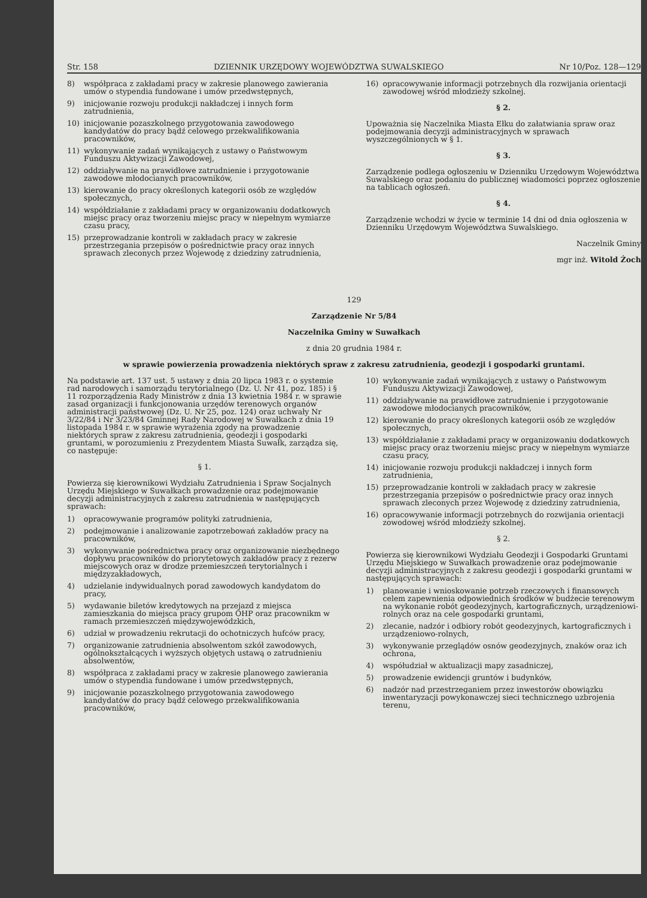Str. 158 DZIENNIK URZĘDOWY WOJEWÓDZTWA SUWALSKIEGO Nr 10/Poz. 128—129
8) współpraca z zakładami pracy w zakresie planowego zawierania umów o stypendia fundowane i umów przedwstępnych,
9) inicjowanie rozwoju produkcji nakładczej i innych form zatrudnienia,
10) inicjowanie pozaszkolnego przygotowania zawodowego kandydatów do pracy bądź celowego przekwalifikowania pracowników,
11) wykonywanie zadań wynikających z ustawy o Państwowym Funduszu Aktywizacji Zawodowej,
12) oddziaływanie na prawidłowe zatrudnienie i przygotowanie zawodowe młodocianych pracowników,
13) kierowanie do pracy określonych kategorii osób ze względów społecznych,
14) współdziałanie z zakładami pracy w organizowaniu dodatkowych miejsc pracy oraz tworzeniu miejsc pracy w niepełnym wymiarze czasu pracy,
15) przeprowadzanie kontroli w zakładach pracy w zakresie przestrzegania przepisów o pośrednictwie pracy oraz innych sprawach zleconych przez Wojewodę z dziedziny zatrudnienia,
16) opracowywanie informacji potrzebnych dla rozwijania orientacji zawodowej wśród młodzieży szkolnej.
§ 2.
Upoważnia się Naczelnika Miasta Ełku do załatwiania spraw oraz podejmowania decyzji administracyjnych w sprawach wyszczególnionych w § 1.
§ 3.
Zarządzenie podlega ogłoszeniu w Dzienniku Urzędowym Województwa Suwalskiego oraz podaniu do publicznej wiadomości poprzez ogłoszenie na tablicach ogłoszeń.
§ 4.
Zarządzenie wchodzi w życie w terminie 14 dni od dnia ogłoszenia w Dzienniku Urzędowym Województwa Suwalskiego.
Naczelnik Gminy
mgr inż. Witold Żoch
129
Zarządzenie Nr 5/84
Naczelnika Gminy w Suwałkach
z dnia 20 grudnia 1984 r.
w sprawie powierzenia prowadzenia niektórych spraw z zakresu zatrudnienia, geodezji i gospodarki gruntami.
Na podstawie art. 137 ust. 5 ustawy z dnia 20 lipca 1983 r. o systemie rad narodowych i samorządu terytorialnego (Dz. U. Nr 41, poz. 185) i § 11 rozporządzenia Rady Ministrów z dnia 13 kwietnia 1984 r. w sprawie zasad organizacji i funkcjonowania urzędów terenowych organów administracji państwowej (Dz. U. Nr 25, poz. 124) oraz uchwały Nr 3/22/84 i Nr 3/23/84 Gminnej Rady Narodowej w Suwałkach z dnia 19 listopada 1984 r. w sprawie wyrażenia zgody na prowadzenie niektórych spraw z zakresu zatrudnienia, geodezji i gospodarki gruntami, w porozumieniu z Prezydentem Miasta Suwałk, zarządza się, co następuje:
§ 1.
Powierza się kierownikowi Wydziału Zatrudnienia i Spraw Socjalnych Urzędu Miejskiego w Suwałkach prowadzenie oraz podejmowanie decyzji administracyjnych z zakresu zatrudnienia w następujących sprawach:
1) opracowywanie programów polityki zatrudnienia,
2) podejmowanie i analizowanie zapotrzebowań zakładów pracy na pracowników,
3) wykonywanie pośrednictwa pracy oraz organizowanie niezbędnego dopływu pracowników do priorytetowych zakładów pracy z rezerw miejscowych oraz w drodze przemieszczeń terytorialnych i międzyzakładowych,
4) udzielanie indywidualnych porad zawodowych kandydatom do pracy,
5) wydawanie biletów kredytowych na przejazd z miejsca zamieszkania do miejsca pracy grupom OHP oraz pracownikm w ramach przemieszczeń międzywojewódzkich,
6) udział w prowadzeniu rekrutacji do ochotniczych hufców pracy,
7) organizowanie zatrudnienia absolwentom szkół zawodowych, ogólnokształcących i wyższych objętych ustawą o zatrudnieniu absolwentów,
8) współpraca z zakładami pracy w zakresie planowego zawierania umów o stypendia fundowane i umów przedwstępnych,
9) inicjowanie pozaszkolnego przygotowania zawodowego kandydatów do pracy bądź celowego przekwalifikowania pracowników,
10) wykonywanie zadań wynikających z ustawy o Państwowym Funduszu Aktywizacji Zawodowej,
11) oddziaływanie na prawidłowe zatrudnienie i przygotowanie zawodowe młodocianych pracowników,
12) kierowanie do pracy określonych kategorii osób ze względów społecznych,
13) współdziałanie z zakładami pracy w organizowaniu dodatkowych miejsc pracy oraz tworzeniu miejsc pracy w niepełnym wymiarze czasu pracy,
14) inicjowanie rozwoju produkcji nakładczej i innych form zatrudnienia,
15) przeprowadzanie kontroli w zakładach pracy w zakresie przestrzegania przepisów o pośrednictwie pracy oraz innych sprawach zleconych przez Wojewodę z dziedziny zatrudnienia,
16) opracowywanie informacji potrzebnych do rozwijania orientacji zowodowej wśród młodzieży szkolnej.
§ 2.
Powierza się kierownikowi Wydziału Geodezji i Gospodarki Gruntami Urzędu Miejskiego w Suwałkach prowadzenie oraz podejmowanie decyzji administracyjnych z zakresu geodezji i gospodarki gruntami w następujących sprawach:
1) planowanie i wnioskowanie potrzeb rzeczowych i finansowych celem zapewnienia odpowiednich środków w budżecie terenowym na wykonanie robót geodezyjnych, kartograficznych, urządzeniowi-rolnych oraz na cele gospodarki gruntami,
2) zlecanie, nadzór i odbiory robót geodezyjnych, kartograficznych i urządzeniowo-rolnych,
3) wykonywanie przeglądów osnów geodezyjnych, znaków oraz ich ochrona,
4) współudział w aktualizacji mapy zasadniczej,
5) prowadzenie ewidencji gruntów i budynków,
6) nadzór nad przestrzeganiem przez inwestorów obowiązku inwentaryzacji powykonawczej sieci technicznego uzbrojenia terenu,